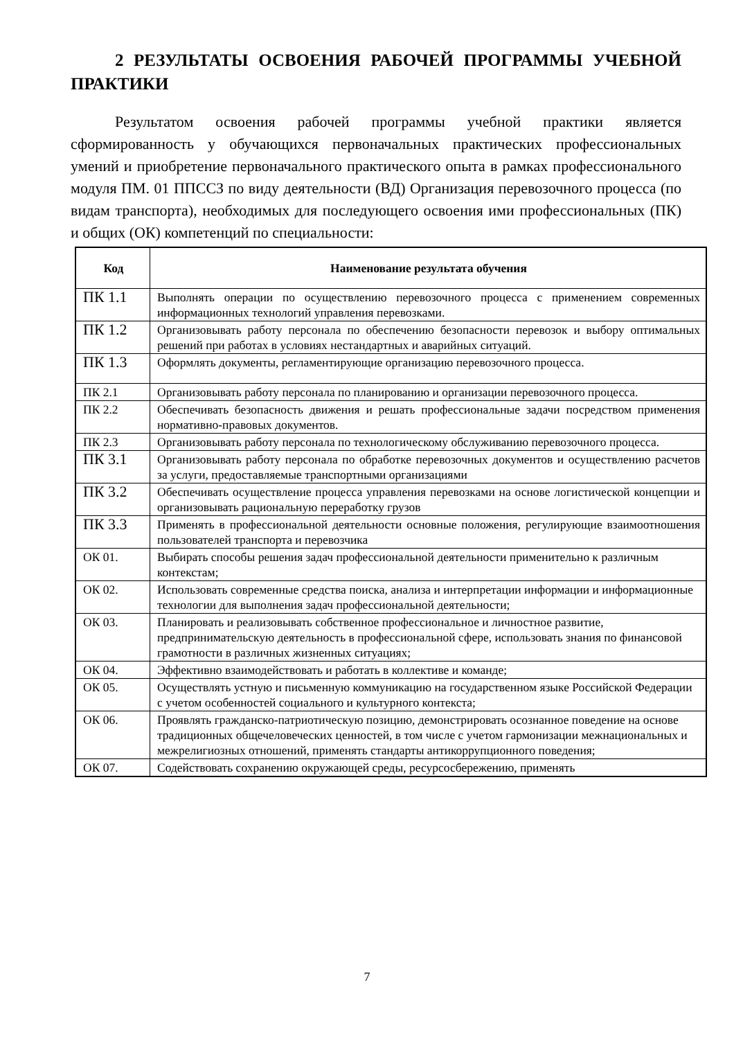2 РЕЗУЛЬТАТЫ ОСВОЕНИЯ РАБОЧЕЙ ПРОГРАММЫ УЧЕБНОЙ ПРАКТИКИ
Результатом освоения рабочей программы учебной практики является сформированность у обучающихся первоначальных практических профессиональных умений и приобретение первоначального практического опыта в рамках профессионального модуля ПМ. 01 ППССЗ по виду деятельности (ВД) Организация перевозочного процесса (по видам транспорта), необходимых для последующего освоения ими профессиональных (ПК) и общих (ОК) компетенций по специальности:
| Код | Наименование результата обучения |
| --- | --- |
| ПК 1.1 | Выполнять операции по осуществлению перевозочного процесса с применением современных информационных технологий управления перевозками. |
| ПК 1.2 | Организовывать работу персонала по обеспечению безопасности перевозок и выбору оптимальных решений при работах в условиях нестандартных и аварийных ситуаций. |
| ПК 1.3 | Оформлять документы, регламентирующие организацию перевозочного процесса. |
| ПК 2.1 | Организовывать работу персонала по планированию и организации перевозочного процесса. |
| ПК 2.2 | Обеспечивать безопасность движения и решать профессиональные задачи посредством применения нормативно-правовых документов. |
| ПК 2.3 | Организовывать работу персонала по технологическому обслуживанию перевозочного процесса. |
| ПК 3.1 | Организовывать работу персонала по обработке перевозочных документов и осуществлению расчетов за услуги, предоставляемые транспортными организациями |
| ПК 3.2 | Обеспечивать осуществление процесса управления перевозками на основе логистической концепции и организовывать рациональную переработку грузов |
| ПК 3.3 | Применять в профессиональной деятельности основные положения, регулирующие взаимоотношения пользователей транспорта и перевозчика |
| ОК 01. | Выбирать способы решения задач профессиональной деятельности применительно к различным контекстам; |
| ОК 02. | Использовать современные средства поиска, анализа и интерпретации информации и информационные технологии для выполнения задач профессиональной деятельности; |
| ОК 03. | Планировать и реализовывать собственное профессиональное и личностное развитие, предпринимательскую деятельность в профессиональной сфере, использовать знания по финансовой грамотности в различных жизненных ситуациях; |
| ОК 04. | Эффективно взаимодействовать и работать в коллективе и команде; |
| ОК 05. | Осуществлять устную и письменную коммуникацию на государственном языке Российской Федерации с учетом особенностей социального и культурного контекста; |
| ОК 06. | Проявлять гражданско-патриотическую позицию, демонстрировать осознанное поведение на основе традиционных общечеловеческих ценностей, в том числе с учетом гармонизации межнациональных и межрелигиозных отношений, применять стандарты антикоррупционного поведения; |
| ОК 07. | Содействовать сохранению окружающей среды, ресурсосбережению, применять |
7